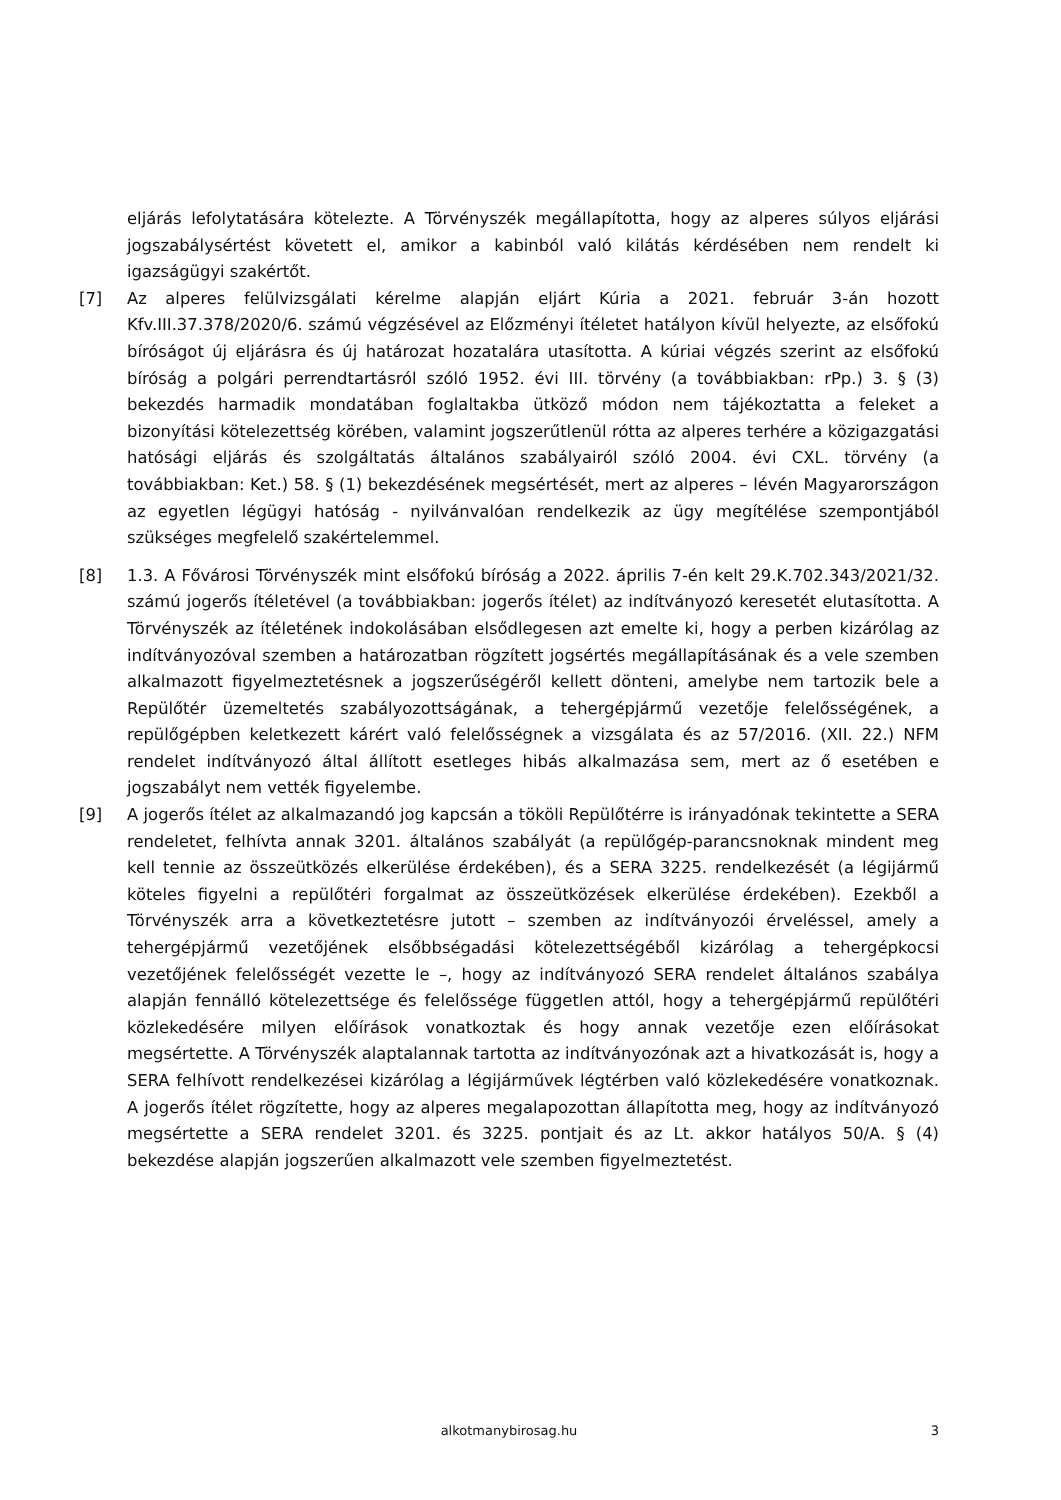eljárás lefolytatására kötelezte. A Törvényszék megállapította, hogy az alperes súlyos eljárási jogszabálysértést követett el, amikor a kabinból való kilátás kérdésében nem rendelt ki igazságügyi szakértőt.
[7] Az alperes felülvizsgálati kérelme alapján eljárt Kúria a 2021. február 3-án hozott Kfv.III.37.378/2020/6. számú végzésével az Előzményi ítéletet hatályon kívül helyezte, az elsőfokú bíróságot új eljárásra és új határozat hozatalára utasította. A kúriai végzés szerint az elsőfokú bíróság a polgári perrendtartásról szóló 1952. évi III. törvény (a továbbiakban: rPp.) 3. § (3) bekezdés harmadik mondatában foglaltakba ütköző módon nem tájékoztatta a feleket a bizonyítási kötelezettség körében, valamint jogszerűtlenül rótta az alperes terhére a közigazgatási hatósági eljárás és szolgáltatás általános szabályairól szóló 2004. évi CXL. törvény (a továbbiakban: Ket.) 58. § (1) bekezdésének megsértését, mert az alperes – lévén Magyarországon az egyetlen légügyi hatóság - nyilvánvalóan rendelkezik az ügy megítélése szempontjából szükséges megfelelő szakértelemmel.
[8] 1.3. A Fővárosi Törvényszék mint elsőfokú bíróság a 2022. április 7-én kelt 29.K.702.343/2021/32. számú jogerős ítéletével (a továbbiakban: jogerős ítélet) az indítványozó keresetét elutasította. A Törvényszék az ítéletének indokolásában elsődlegesen azt emelte ki, hogy a perben kizárólag az indítványozóval szemben a határozatban rögzített jogsértés megállapításának és a vele szemben alkalmazott figyelmeztetésnek a jogszerűségéről kellett dönteni, amelybe nem tartozik bele a Repülőtér üzemeltetés szabályozottságának, a tehergépjármű vezetője felelősségének, a repülőgépben keletkezett kárért való felelősségnek a vizsgálata és az 57/2016. (XII. 22.) NFM rendelet indítványozó által állított esetleges hibás alkalmazása sem, mert az ő esetében e jogszabályt nem vették figyelembe.
[9] A jogerős ítélet az alkalmazandó jog kapcsán a tököli Repülőtérre is irányadónak tekintette a SERA rendeletet, felhívta annak 3201. általános szabályát (a repülőgép-parancsnoknak mindent meg kell tennie az összeütközés elkerülése érdekében), és a SERA 3225. rendelkezését (a légijármű köteles figyelni a repülőtéri forgalmat az összeütközések elkerülése érdekében). Ezekből a Törvényszék arra a következtetésre jutott – szemben az indítványozói érveléssel, amely a tehergépjármű vezetőjének elsőbbségadási kötelezettségéből kizárólag a tehergépkocsi vezetőjének felelősségét vezette le –, hogy az indítványozó SERA rendelet általános szabálya alapján fennálló kötelezettsége és felelőssége független attól, hogy a tehergépjármű repülőtéri közlekedésére milyen előírások vonatkoztak és hogy annak vezetője ezen előírásokat megsértette. A Törvényszék alaptalannak tartotta az indítványozónak azt a hivatkozását is, hogy a SERA felhívott rendelkezései kizárólag a légijárművek légtérben való közlekedésére vonatkoznak. A jogerős ítélet rögzítette, hogy az alperes megalapozottan állapította meg, hogy az indítványozó megsértette a SERA rendelet 3201. és 3225. pontjait és az Lt. akkor hatályos 50/A. § (4) bekezdése alapján jogszerűen alkalmazott vele szemben figyelmeztetést.
alkotmanybirosag.hu 3